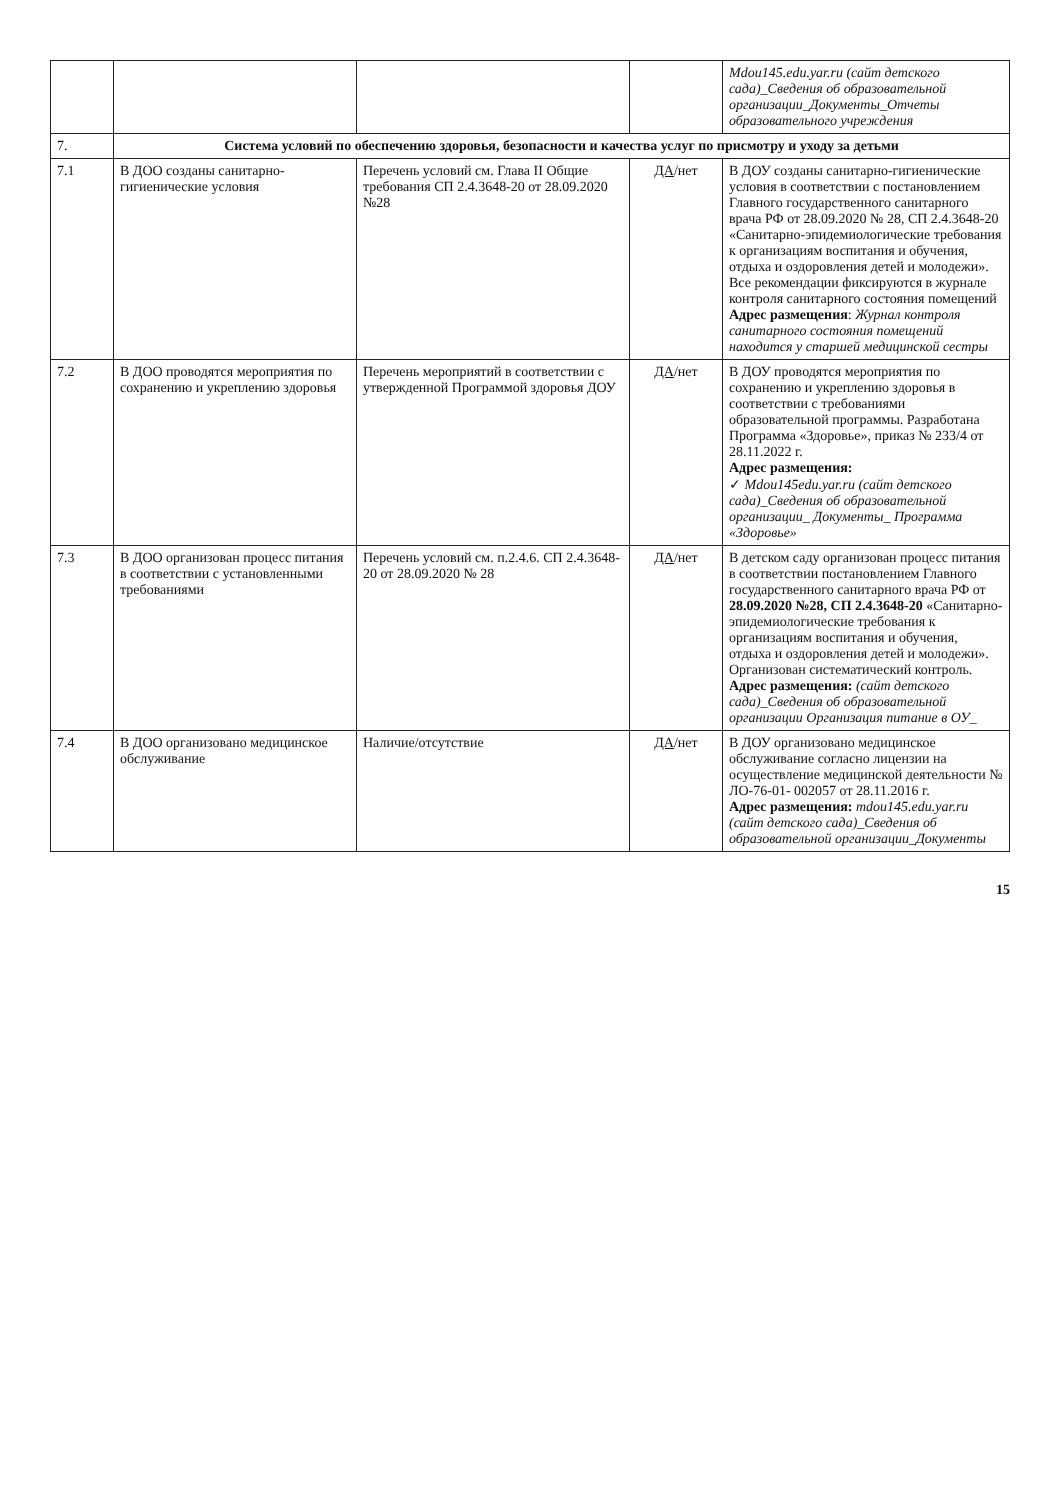| | | | | Mdou145.edu.yar.ru (сайт детского сада)_Сведения об образовательной организации_Документы_Отчеты образовательного учреждения |
| 7. | Система условий по обеспечению здоровья, безопасности и качества услуг по присмотру и уходу за детьми | | | |
| 7.1 | В ДОО созданы санитарно-гигиенические условия | Перечень условий см. Глава II Общие требования СП 2.4.3648-20 от 28.09.2020 №28 | ДА /нет | В ДОУ созданы санитарно-гигиенические условия в соответствии с постановлением Главного государственного санитарного врача РФ от 28.09.2020 № 28, СП 2.4.3648-20 «Санитарно-эпидемиологические требования к организациям воспитания и обучения, отдыха и оздоровления детей и молодежи». Все рекомендации фиксируются в журнале контроля санитарного состояния помещений Адрес размещения : Журнал контроля санитарного состояния помещений находится у старшей медицинской сестры |
| 7.2 | В ДОО проводятся мероприятия по сохранению и укреплению здоровья | Перечень мероприятий в соответствии с утвержденной Программой здоровья ДОУ | ДА /нет | В ДОУ проводятся мероприятия по сохранению и укреплению здоровья в соответствии с требованиями образовательной программы. Разработана Программа «Здоровье», приказ № 233/4 от 28.11.2022 г. Адрес размещения: ✓ Mdou145edu.yar.ru (сайт детского сада)_Сведения об образовательной организации_ Документы_ Программа «Здоровье» |
| 7.3 | В ДОО организован процесс питания в соответствии с установленными требованиями | Перечень условий см. п.2.4.6. СП 2.4.3648-20 от 28.09.2020 № 28 | ДА /нет | В детском саду организован процесс питания в соответствии постановлением Главного государственного санитарного врача РФ от 28.09.2020 №28, СП 2.4.3648-20 «Санитарно-эпидемиологические требования к организациям воспитания и обучения, отдыха и оздоровления детей и молодежи». Организован систематический контроль. Адрес размещения: (сайт детского сада)_Сведения об образовательной организации Организация питание в ОУ_ |
| 7.4 | В ДОО организовано медицинское обслуживание | Наличие/отсутствие | ДА /нет | В ДОУ организовано медицинское обслуживание согласно лицензии на осуществление медицинской деятельности № ЛО-76-01- 002057 от 28.11.2016 г. Адрес размещения: mdou145.edu.yar.ru (сайт детского сада)_Сведения об образовательной организации_Документы |
15